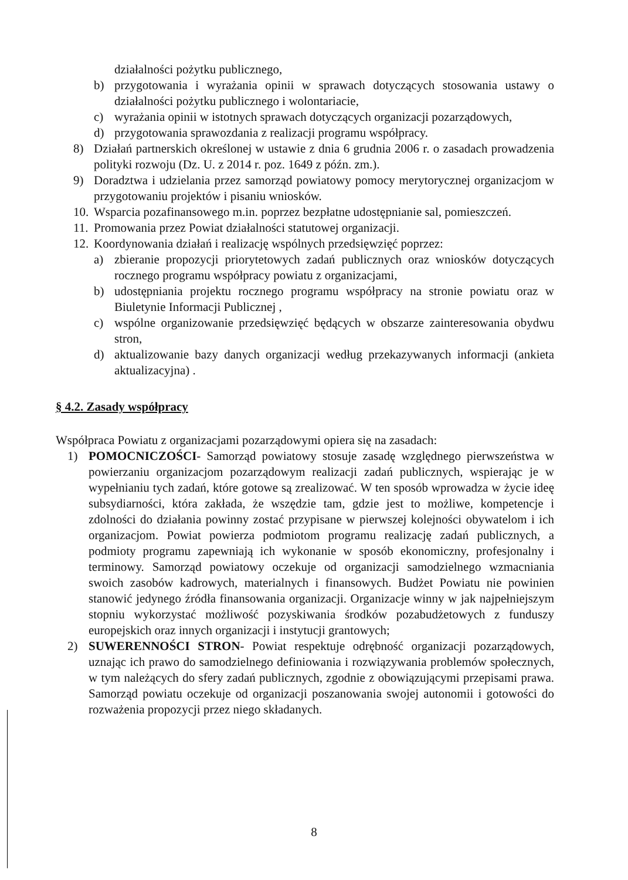działalności pożytku publicznego,
b) przygotowania i wyrażania opinii w sprawach dotyczących stosowania ustawy o działalności pożytku publicznego i wolontariacie,
c) wyrażania opinii w istotnych sprawach dotyczących organizacji pozarządowych,
d) przygotowania sprawozdania z realizacji programu współpracy.
8) Działań partnerskich określonej w ustawie z dnia 6 grudnia 2006 r. o zasadach prowadzenia polityki rozwoju (Dz. U. z 2014 r. poz. 1649 z późn. zm.).
9) Doradztwa i udzielania przez samorząd powiatowy pomocy merytorycznej organizacjom w przygotowaniu projektów i pisaniu wniosków.
10. Wsparcia pozafinansowego m.in. poprzez bezpłatne udostępnianie sal, pomieszczeń.
11. Promowania przez Powiat działalności statutowej organizacji.
12. Koordynowania działań i realizację wspólnych przedsięwzięć poprzez:
a) zbieranie propozycji priorytetowych zadań publicznych oraz wniosków dotyczących rocznego programu współpracy powiatu z organizacjami,
b) udostępniania projektu rocznego programu współpracy na stronie powiatu oraz w Biuletynie Informacji Publicznej ,
c) wspólne organizowanie przedsięwzięć będących w obszarze zainteresowania obydwu stron,
d) aktualizowanie bazy danych organizacji według przekazywanych informacji (ankieta aktualizacyjna) .
§ 4.2. Zasady współpracy
Współpraca Powiatu z organizacjami pozarządowymi opiera się na zasadach:
1) POMOCNICZOŚCI- Samorząd powiatowy stosuje zasadę względnego pierwszeństwa w powierzaniu organizacjom pozarządowym realizacji zadań publicznych, wspierając je w wypełnianiu tych zadań, które gotowe są zrealizować. W ten sposób wprowadza w życie ideę subsydiarności, która zakłada, że wszędzie tam, gdzie jest to możliwe, kompetencje i zdolności do działania powinny zostać przypisane w pierwszej kolejności obywatelom i ich organizacjom. Powiat powierza podmiotom programu realizację zadań publicznych, a podmioty programu zapewniają ich wykonanie w sposób ekonomiczny, profesjonalny i terminowy. Samorząd powiatowy oczekuje od organizacji samodzielnego wzmacniania swoich zasobów kadrowych, materialnych i finansowych. Budżet Powiatu nie powinien stanowić jedynego źródła finansowania organizacji. Organizacje winny w jak najpełniejszym stopniu wykorzystać możliwość pozyskiwania środków pozabudżetowych z funduszy europejskich oraz innych organizacji i instytucji grantowych;
2) SUWERENNOŚCI STRON- Powiat respektuje odrębność organizacji pozarządowych, uznając ich prawo do samodzielnego definiowania i rozwiązywania problemów społecznych, w tym należących do sfery zadań publicznych, zgodnie z obowiązującymi przepisami prawa. Samorząd powiatu oczekuje od organizacji poszanowania swojej autonomii i gotowości do rozważenia propozycji przez niego składanych.
8